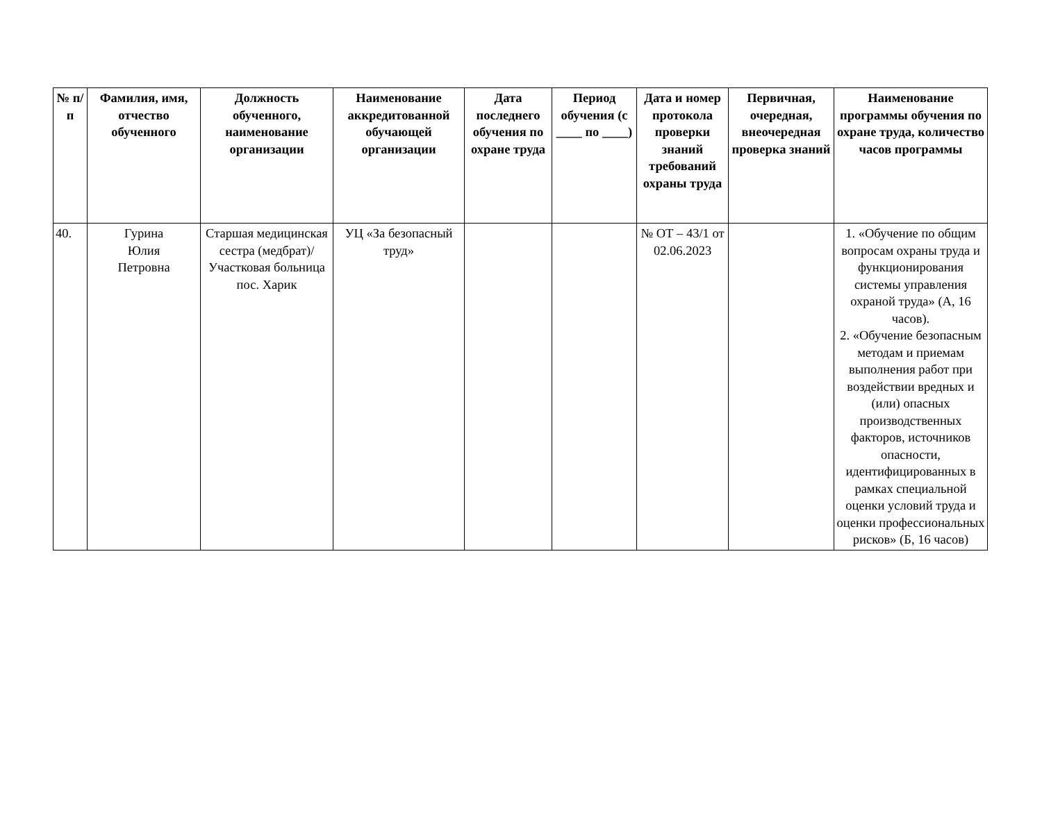| № п/п | Фамилия, имя, отчество обученного | Должность обученного, наименование организации | Наименование аккредитованной обучающей организации | Дата последнего обучения по охране труда | Период обучения (с ____ по ____) | Дата и номер протокола проверки знаний требований охраны труда | Первичная, очередная, внеочередная проверка знаний | Наименование программы обучения по охране труда, количество часов программы |
| --- | --- | --- | --- | --- | --- | --- | --- | --- |
| 40. | Гурина Юлия Петровна | Старшая медицинская сестра (медбрат)/ Участковая больница пос. Харик | УЦ «За безопасный труд» | | | № ОТ – 43/1 от 02.06.2023 | | 1. «Обучение по общим вопросам охраны труда и функционирования системы управления охраной труда» (А, 16 часов). 2. «Обучение безопасным методам и приемам выполнения работ при воздействии вредных и (или) опасных производственных факторов, источников опасности, идентифицированных в рамках специальной оценки условий труда и оценки профессиональных рисков» (Б, 16 часов) |